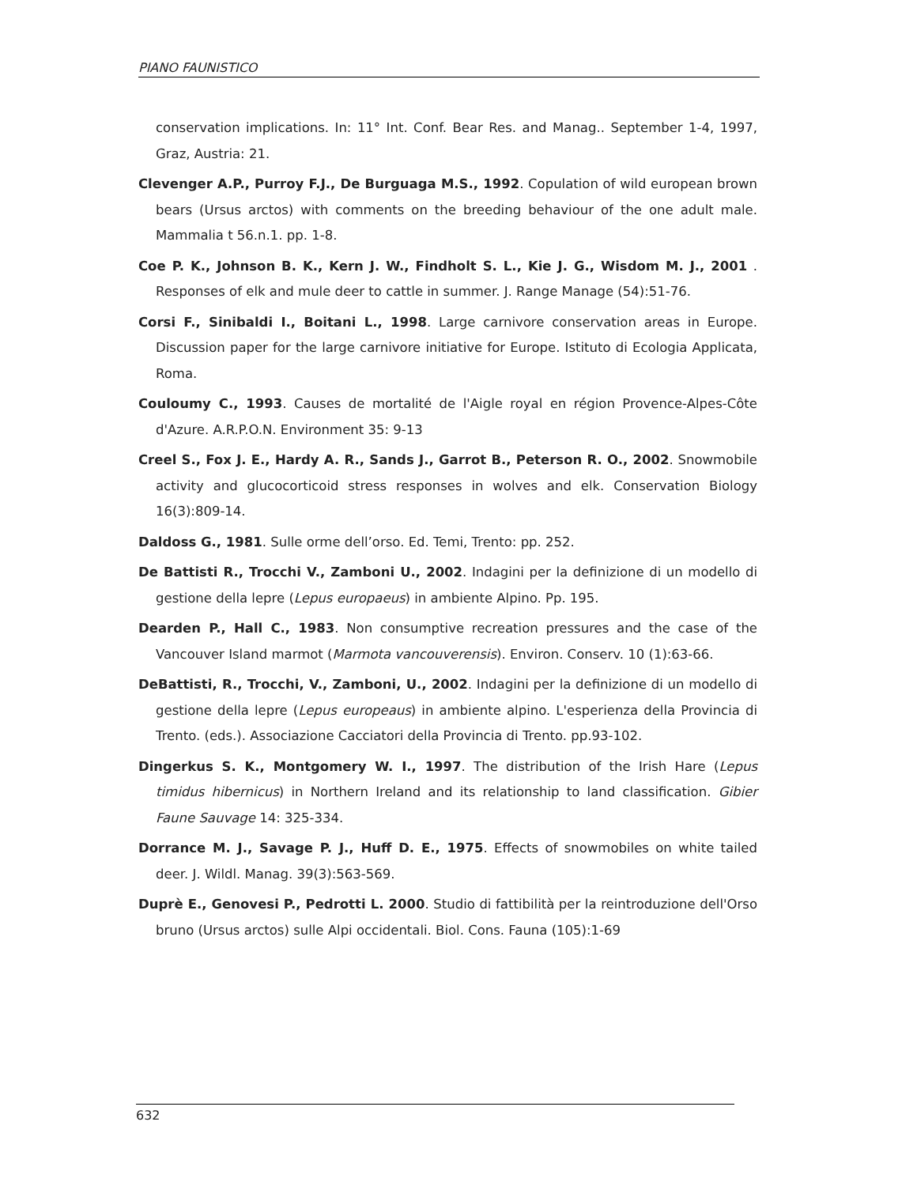PIANO FAUNISTICO
conservation implications. In: 11° Int. Conf. Bear Res. and Manag.. September 1-4, 1997, Graz, Austria: 21.
Clevenger A.P., Purroy F.J., De Burguaga M.S., 1992. Copulation of wild european brown bears (Ursus arctos) with comments on the breeding behaviour of the one adult male. Mammalia t 56.n.1. pp. 1-8.
Coe P. K., Johnson B. K., Kern J. W., Findholt S. L., Kie J. G., Wisdom M. J., 2001 . Responses of elk and mule deer to cattle in summer. J. Range Manage (54):51-76.
Corsi F., Sinibaldi I., Boitani L., 1998. Large carnivore conservation areas in Europe. Discussion paper for the large carnivore initiative for Europe. Istituto di Ecologia Applicata, Roma.
Couloumy C., 1993. Causes de mortalité de l'Aigle royal en région Provence-Alpes-Côte d'Azure. A.R.P.O.N. Environment 35: 9-13
Creel S., Fox J. E., Hardy A. R., Sands J., Garrot B., Peterson R. O., 2002. Snowmobile activity and glucocorticoid stress responses in wolves and elk. Conservation Biology 16(3):809-14.
Daldoss G., 1981. Sulle orme dell’orso. Ed. Temi, Trento: pp. 252.
De Battisti R., Trocchi V., Zamboni U., 2002. Indagini per la definizione di un modello di gestione della lepre (Lepus europaeus) in ambiente Alpino. Pp. 195.
Dearden P., Hall C., 1983. Non consumptive recreation pressures and the case of the Vancouver Island marmot (Marmota vancouverensis). Environ. Conserv. 10 (1):63-66.
DeBattisti, R., Trocchi, V., Zamboni, U., 2002. Indagini per la definizione di un modello di gestione della lepre (Lepus europeaus) in ambiente alpino. L'esperienza della Provincia di Trento. (eds.). Associazione Cacciatori della Provincia di Trento. pp.93-102.
Dingerkus S. K., Montgomery W. I., 1997. The distribution of the Irish Hare (Lepus timidus hibernicus) in Northern Ireland and its relationship to land classification. Gibier Faune Sauvage 14: 325-334.
Dorrance M. J., Savage P. J., Huff D. E., 1975. Effects of snowmobiles on white tailed deer. J. Wildl. Manag. 39(3):563-569.
Duprè E., Genovesi P., Pedrotti L. 2000. Studio di fattibilità per la reintroduzione dell'Orso bruno (Ursus arctos) sulle Alpi occidentali. Biol. Cons. Fauna (105):1-69
632